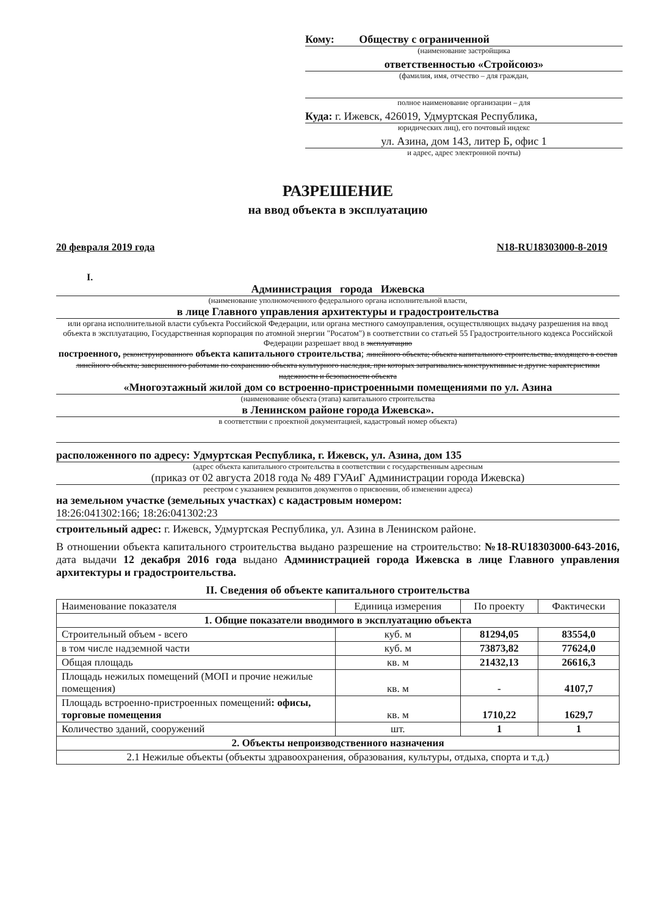Кому: Обществу с ограниченной
(наименование застройщика
ответственностью «Стройсоюз»
(фамилия, имя, отчество – для граждан,
полное наименование организации – для
Куда: г. Ижевск, 426019, Удмуртская Республика,
юридических лиц), его почтовый индекс
ул. Азина, дом 143, литер Б, офис 1
и адрес, адрес электронной почты)
РАЗРЕШЕНИЕ
на ввод объекта в эксплуатацию
20 февраля 2019 года N18-RU18303000-8-2019
I.
Администрация города Ижевска
(наименование уполномоченного федерального органа исполнительной власти,
в лице Главного управления архитектуры и градостроительства
или органа исполнительной власти субъекта Российской Федерации, или органа местного самоуправления, осуществляющих выдачу разрешения на ввод объекта в эксплуатацию, Государственная корпорация по атомной энергии "Росатом") в соответствии со статьей 55 Градостроительного кодекса Российской Федерации разрешает ввод в эксплуатацию
построенного, реконструированного объекта капитального строительства; линейного объекта; объекта капитального строительства, входящего в состав линейного объекта; завершенного работами по сохранению объекта культурного наследия, при которых затрагивались конструктивные и другие характеристики надежности и безопасности объекта
«Многоэтажный жилой дом со встроенно-пристроенными помещениями по ул. Азина
(наименование объекта (этапа) капитального строительства
в Ленинском районе города Ижевска».
в соответствии с проектной документацией, кадастровый номер объекта)
расположенного по адресу: Удмуртская Республика, г. Ижевск, ул. Азина, дом 135
(адрес объекта капитального строительства в соответствии с государственным адресным
(приказ от 02 августа 2018 года № 489 ГУАиГ Администрации города Ижевска)
реестром с указанием реквизитов документов о присвоении, об изменении адреса)
на земельном участке (земельных участках) с кадастровым номером:
18:26:041302:166; 18:26:041302:23
строительный адрес: г. Ижевск, Удмуртская Республика, ул. Азина в Ленинском районе.
В отношении объекта капитального строительства выдано разрешение на строительство: №18-RU18303000-643-2016, дата выдачи 12 декабря 2016 года выдано Администрацией города Ижевска в лице Главного управления архитектуры и градостроительства.
II. Сведения об объекте капитального строительства
| Наименование показателя | Единица измерения | По проекту | Фактически |
| --- | --- | --- | --- |
| 1. Общие показатели вводимого в эксплуатацию объекта | | | |
| Строительный объем - всего | куб. м | 81294,05 | 83554,0 |
| в том числе надземной части | куб. м | 73873,82 | 77624,0 |
| Общая площадь | кв. м | 21432,13 | 26616,3 |
| Площадь нежилых помещений (МОП и прочие нежилые помещения) | кв. м | - | 4107,7 |
| Площадь встроенно-пристроенных помещений : офисы, торговые помещения | кв. м | 1710,22 | 1629,7 |
| Количество зданий, сооружений | шт. | 1 | 1 |
| 2. Объекты непроизводственного назначения | | | |
| 2.1 Нежилые объекты (объекты здравоохранения, образования, культуры, отдыха, спорта и т.д.) | | | |